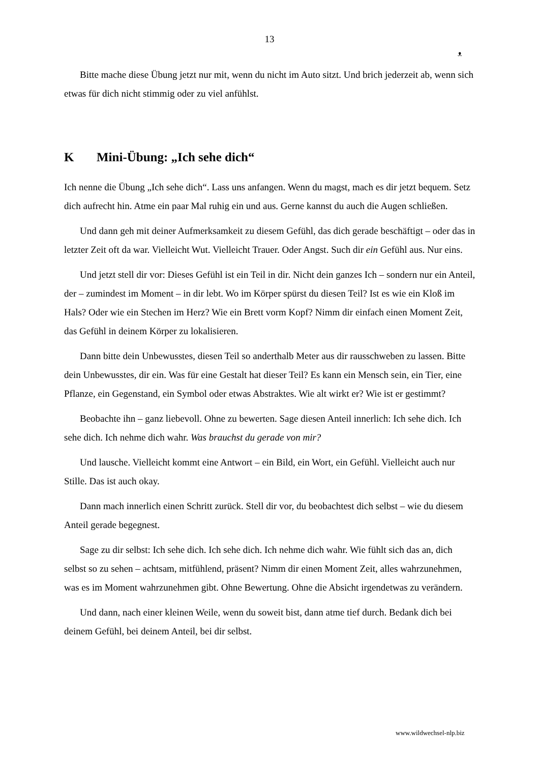13
ᴥ
Bitte mache diese Übung jetzt nur mit, wenn du nicht im Auto sitzt. Und brich jederzeit ab, wenn sich etwas für dich nicht stimmig oder zu viel anfühlst.
K Mini-Übung: „Ich sehe dich“
Ich nenne die Übung „Ich sehe dich“. Lass uns anfangen. Wenn du magst, mach es dir jetzt bequem. Setz dich aufrecht hin. Atme ein paar Mal ruhig ein und aus. Gerne kannst du auch die Augen schließen.
Und dann geh mit deiner Aufmerksamkeit zu diesem Gefühl, das dich gerade beschäftigt – oder das in letzter Zeit oft da war. Vielleicht Wut. Vielleicht Trauer. Oder Angst. Such dir ein Gefühl aus. Nur eins.
Und jetzt stell dir vor: Dieses Gefühl ist ein Teil in dir. Nicht dein ganzes Ich – sondern nur ein Anteil, der – zumindest im Moment – in dir lebt. Wo im Körper spürst du diesen Teil? Ist es wie ein Kloß im Hals? Oder wie ein Stechen im Herz? Wie ein Brett vorm Kopf? Nimm dir einfach einen Moment Zeit, das Gefühl in deinem Körper zu lokalisieren.
Dann bitte dein Unbewusstes, diesen Teil so anderthalb Meter aus dir rausschweben zu lassen. Bitte dein Unbewusstes, dir ein. Was für eine Gestalt hat dieser Teil? Es kann ein Mensch sein, ein Tier, eine Pflanze, ein Gegenstand, ein Symbol oder etwas Abstraktes. Wie alt wirkt er? Wie ist er gestimmt?
Beobachte ihn – ganz liebevoll. Ohne zu bewerten. Sage diesen Anteil innerlich: Ich sehe dich. Ich sehe dich. Ich nehme dich wahr. Was brauchst du gerade von mir?
Und lausche. Vielleicht kommt eine Antwort – ein Bild, ein Wort, ein Gefühl. Vielleicht auch nur Stille. Das ist auch okay.
Dann mach innerlich einen Schritt zurück. Stell dir vor, du beobachtest dich selbst – wie du diesem Anteil gerade begegnest.
Sage zu dir selbst: Ich sehe dich. Ich sehe dich. Ich nehme dich wahr. Wie fühlt sich das an, dich selbst so zu sehen – achtsam, mitfühlend, präsent? Nimm dir einen Moment Zeit, alles wahrzunehmen, was es im Moment wahrzunehmen gibt. Ohne Bewertung. Ohne die Absicht irgendetwas zu verändern.
Und dann, nach einer kleinen Weile, wenn du soweit bist, dann atme tief durch. Bedank dich bei deinem Gefühl, bei deinem Anteil, bei dir selbst.
www.wildwechsel-nlp.biz